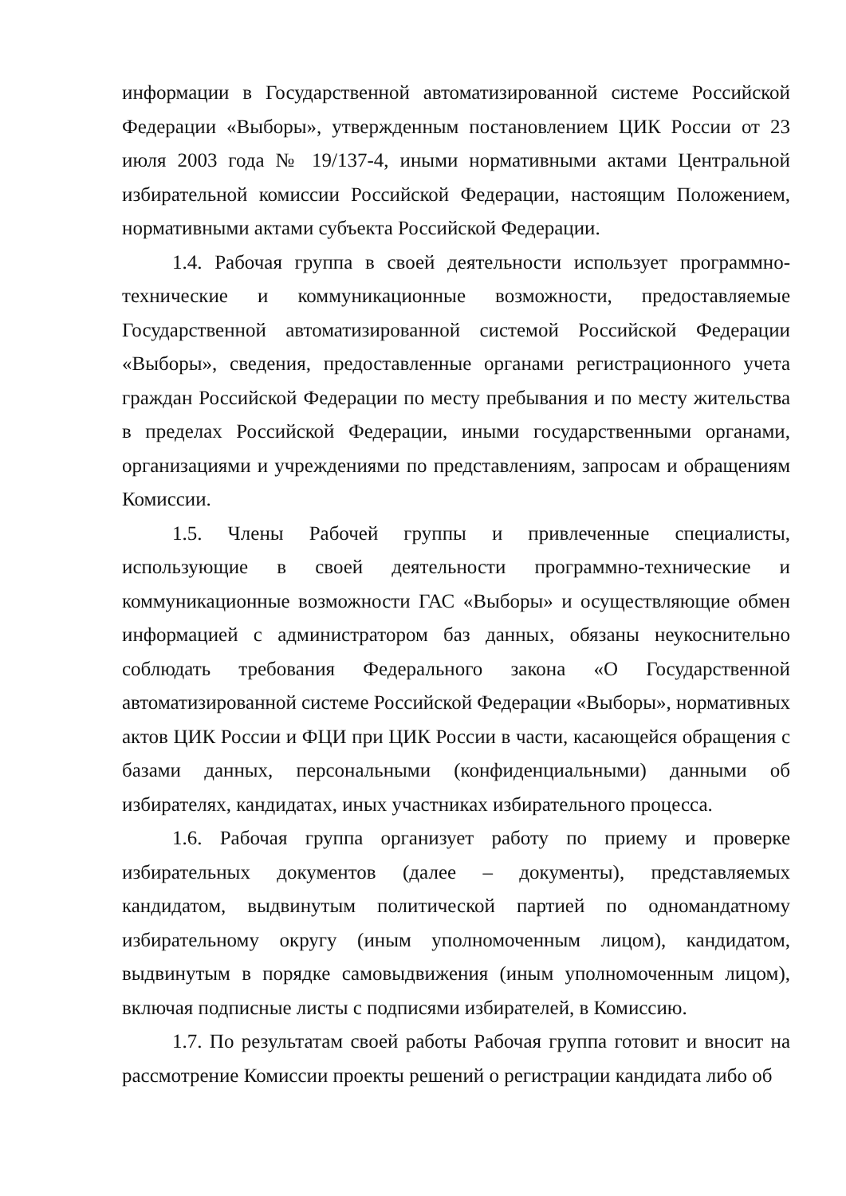информации в Государственной автоматизированной системе Российской Федерации «Выборы», утвержденным постановлением ЦИК России от 23 июля 2003 года № 19/137-4, иными нормативными актами Центральной избирательной комиссии Российской Федерации, настоящим Положением, нормативными актами субъекта Российской Федерации.
1.4. Рабочая группа в своей деятельности использует программно-технические и коммуникационные возможности, предоставляемые Государственной автоматизированной системой Российской Федерации «Выборы», сведения, предоставленные органами регистрационного учета граждан Российской Федерации по месту пребывания и по месту жительства в пределах Российской Федерации, иными государственными органами, организациями и учреждениями по представлениям, запросам и обращениям Комиссии.
1.5. Члены Рабочей группы и привлеченные специалисты, использующие в своей деятельности программно-технические и коммуникационные возможности ГАС «Выборы» и осуществляющие обмен информацией с администратором баз данных, обязаны неукоснительно соблюдать требования Федерального закона «О Государственной автоматизированной системе Российской Федерации «Выборы», нормативных актов ЦИК России и ФЦИ при ЦИК России в части, касающейся обращения с базами данных, персональными (конфиденциальными) данными об избирателях, кандидатах, иных участниках избирательного процесса.
1.6. Рабочая группа организует работу по приему и проверке избирательных документов (далее – документы), представляемых кандидатом, выдвинутым политической партией по одномандатному избирательному округу (иным уполномоченным лицом), кандидатом, выдвинутым в порядке самовыдвижения (иным уполномоченным лицом), включая подписные листы с подписями избирателей, в Комиссию.
1.7. По результатам своей работы Рабочая группа готовит и вносит на рассмотрение Комиссии проекты решений о регистрации кандидата либо об